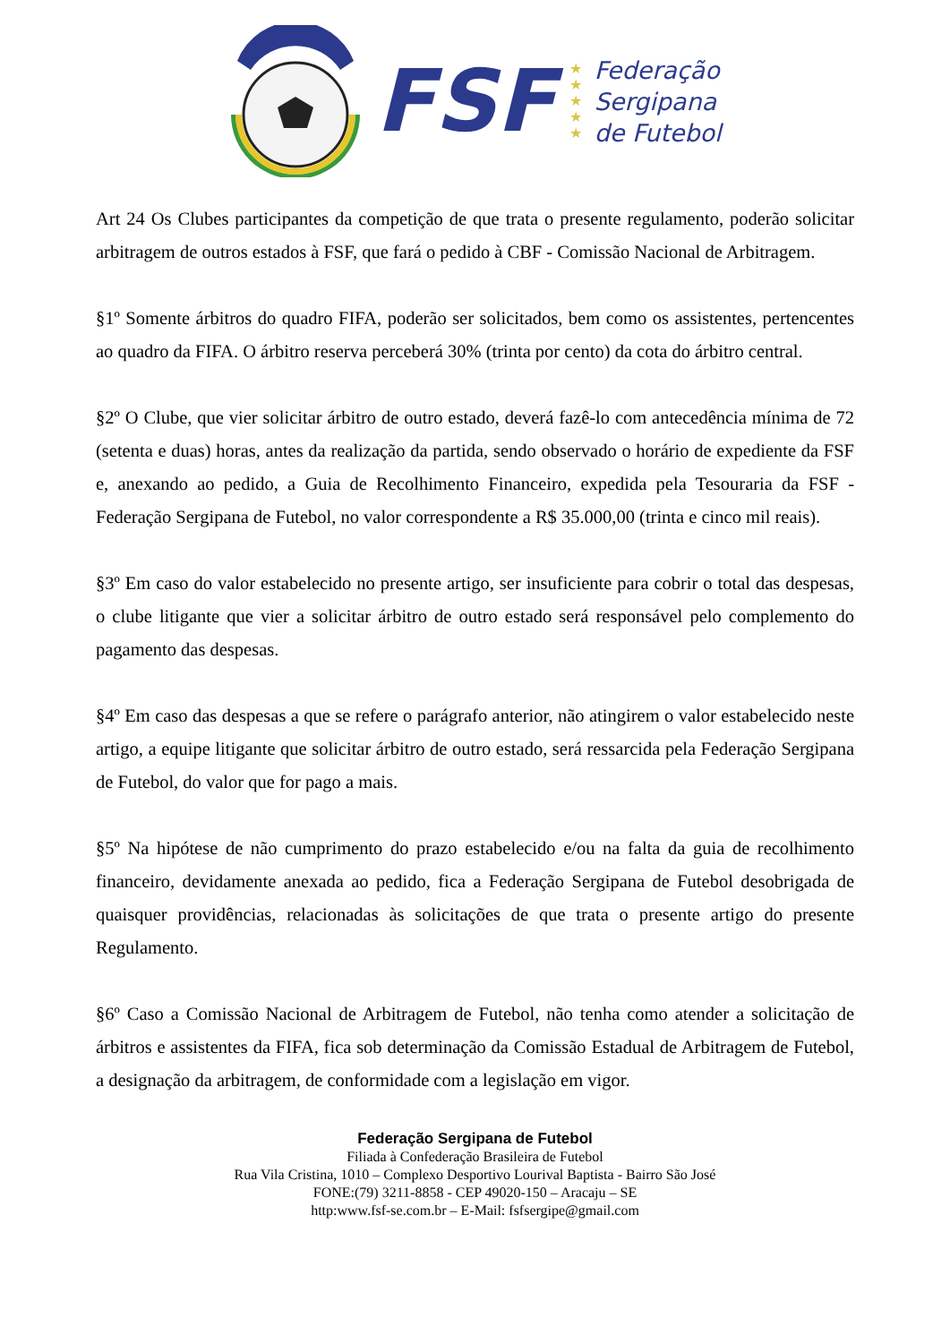FSF
★
★
★
★
★
Federação
Sergipana
de Futebol
Art 24 Os Clubes participantes da competição de que trata o presente regulamento, poderão solicitar arbitragem de outros estados à FSF, que fará o pedido à CBF - Comissão Nacional de Arbitragem.
§1º Somente árbitros do quadro FIFA, poderão ser solicitados, bem como os assistentes, pertencentes ao quadro da FIFA. O árbitro reserva perceberá 30% (trinta por cento) da cota do árbitro central.
§2º O Clube, que vier solicitar árbitro de outro estado, deverá fazê-lo com antecedência mínima de 72 (setenta e duas) horas, antes da realização da partida, sendo observado o horário de expediente da FSF e, anexando ao pedido, a Guia de Recolhimento Financeiro, expedida pela Tesouraria da FSF - Federação Sergipana de Futebol, no valor correspondente a R$ 35.000,00 (trinta e cinco mil reais).
§3º Em caso do valor estabelecido no presente artigo, ser insuficiente para cobrir o total das despesas, o clube litigante que vier a solicitar árbitro de outro estado será responsável pelo complemento do pagamento das despesas.
§4º Em caso das despesas a que se refere o parágrafo anterior, não atingirem o valor estabelecido neste artigo, a equipe litigante que solicitar árbitro de outro estado, será ressarcida pela Federação Sergipana de Futebol, do valor que for pago a mais.
§5º Na hipótese de não cumprimento do prazo estabelecido e/ou na falta da guia de recolhimento financeiro, devidamente anexada ao pedido, fica a Federação Sergipana de Futebol desobrigada de quaisquer providências, relacionadas às solicitações de que trata o presente artigo do presente Regulamento.
§6º Caso a Comissão Nacional de Arbitragem de Futebol, não tenha como atender a solicitação de árbitros e assistentes da FIFA, fica sob determinação da Comissão Estadual de Arbitragem de Futebol, a designação da arbitragem, de conformidade com a legislação em vigor.
Federação Sergipana de Futebol
Filiada à Confederação Brasileira de Futebol
Rua Vila Cristina, 1010 – Complexo Desportivo Lourival Baptista - Bairro São José
FONE:(79) 3211-8858 - CEP 49020-150 – Aracaju – SE
http:www.fsf-se.com.br – E-Mail: fsfsergipe@gmail.com